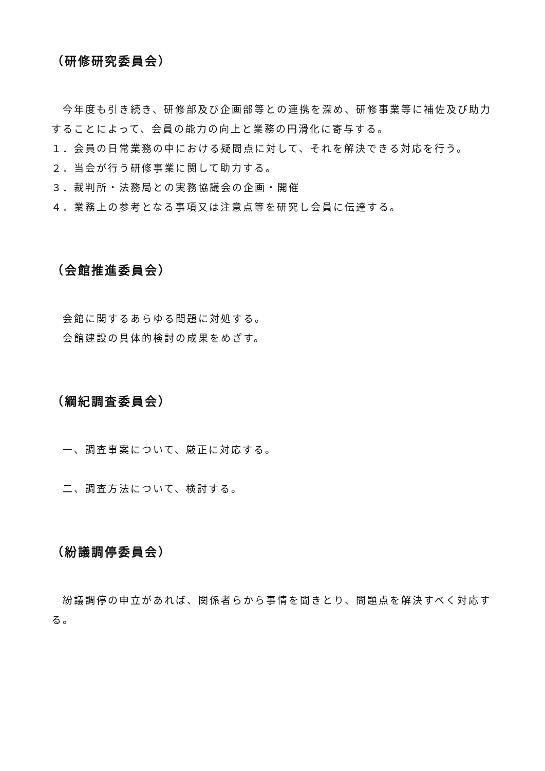（研修研究委員会）
　今年度も引き続き、研修部及び企画部等との連携を深め、研修事業等に補佐及び助力することによって、会員の能力の向上と業務の円滑化に寄与する。
１．会員の日常業務の中における疑問点に対して、それを解決できる対応を行う。
２．当会が行う研修事業に関して助力する。
３．裁判所・法務局との実務協議会の企画・開催
４．業務上の参考となる事項又は注意点等を研究し会員に伝達する。
（会館推進委員会）
　会館に関するあらゆる問題に対処する。
　会館建設の具体的検討の成果をめざす。
（綱紀調査委員会）
　一、調査事案について、厳正に対応する。
　二、調査方法について、検討する。
（紛議調停委員会）
　紛議調停の申立があれば、関係者らから事情を聞きとり、問題点を解決すべく対応する。